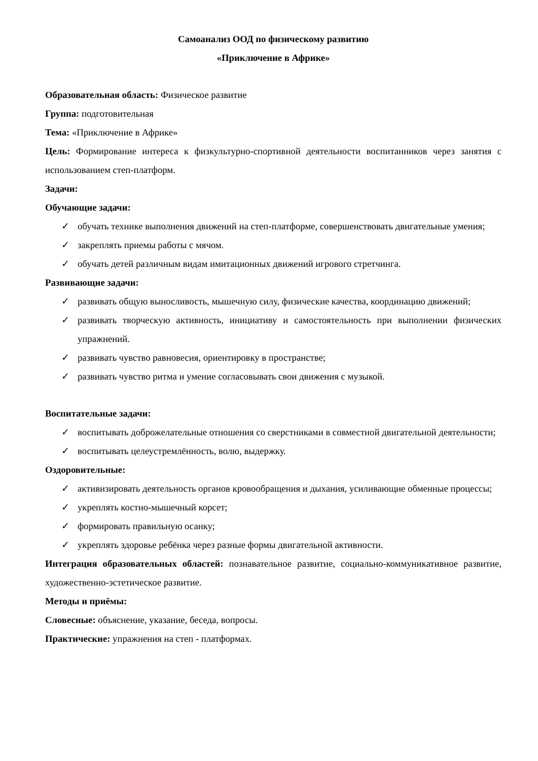Самоанализ ООД по физическому развитию
«Приключение в Африке»
Образовательная область: Физическое развитие
Группа: подготовительная
Тема: «Приключение в Африке»
Цель: Формирование интереса к физкультурно-спортивной деятельности воспитанников через занятия с использованием степ-платформ.
Задачи:
Обучающие задачи:
✓ обучать технике выполнения движений на степ-платформе, совершенствовать двигательные умения;
✓ закреплять приемы работы с мячом.
✓ обучать детей различным видам имитационных движений игрового стретчинга.
Развивающие задачи:
✓ развивать общую выносливость, мышечную силу, физические качества, координацию движений;
✓ развивать творческую активность, инициативу и самостоятельность при выполнении физических упражнений.
✓ развивать чувство равновесия, ориентировку в пространстве;
✓ развивать чувство ритма и умение согласовывать свои движения с музыкой.
Воспитательные задачи:
✓ воспитывать доброжелательные отношения со сверстниками в совместной двигательной деятельности;
✓ воспитывать целеустремлённость, волю, выдержку.
Оздоровительные:
✓ активизировать деятельность органов кровообращения и дыхания, усиливающие обменные процессы;
✓ укреплять костно-мышечный корсет;
✓ формировать правильную осанку;
✓ укреплять здоровье ребёнка через разные формы двигательной активности.
Интеграция образовательных областей: познавательное развитие, социально-коммуникативное развитие, художественно-эстетическое развитие.
Методы и приёмы:
Словесные: объяснение, указание, беседа, вопросы.
Практические: упражнения на степ - платформах.